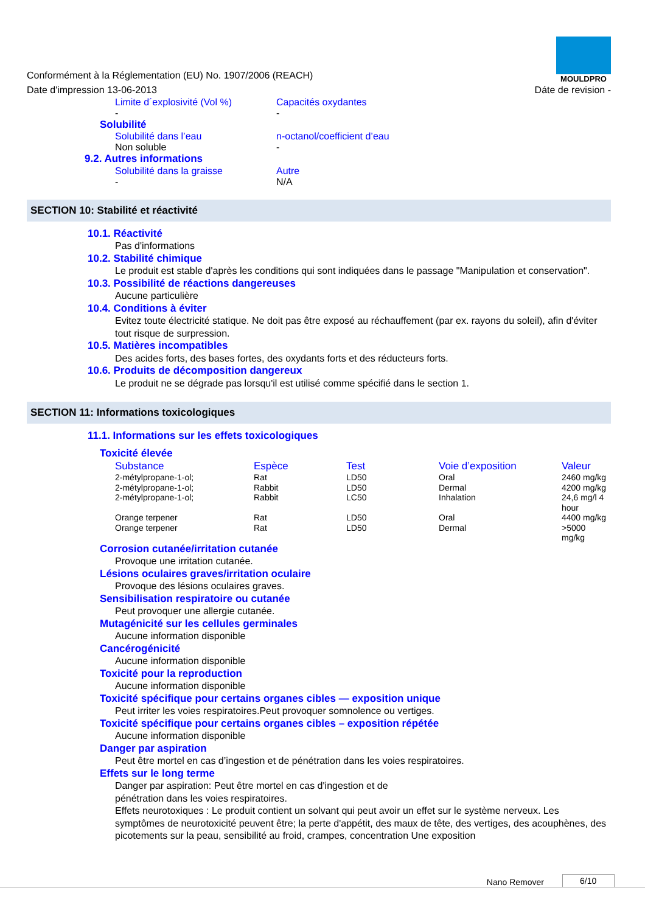Conformément à la Réglementation (EU) No. 1907/2006 (REACH)
Date d'impression 13-06-2013
MOULDPRO
Dáte de revision -
Limite d´explosivité (Vol %)
Capacités oxydantes
- -
Solubilité
Solubilité dans l’eau n-octanol/coefficient d’eau
Non soluble -
9.2. Autres informations
Solubilité dans la graisse Autre
- N/A
SECTION 10: Stabilité et réactivité
10.1. Réactivité
Pas d'informations
10.2. Stabilité chimique
Le produit est stable d'après les conditions qui sont indiquées dans le passage "Manipulation et conservation".
10.3. Possibilité de réactions dangereuses
Aucune particulière
10.4. Conditions à éviter
Evitez toute électricité statique. Ne doit pas être exposé au réchauffement (par ex. rayons du soleil), afin d'éviter tout risque de surpression.
10.5. Matières incompatibles
Des acides forts, des bases fortes, des oxydants forts et des réducteurs forts.
10.6. Produits de décomposition dangereux
Le produit ne se dégrade pas lorsqu'il est utilisé comme spécifié dans le section 1.
SECTION 11: Informations toxicologiques
11.1. Informations sur les effets toxicologiques
Toxicité élevée
| Substance | Espèce | Test | Voie d’exposition | Valeur |
| --- | --- | --- | --- | --- |
| 2-métylpropane-1-ol; | Rat | LD50 | Oral | 2460 mg/kg |
| 2-métylpropane-1-ol; | Rabbit | LD50 | Dermal | 4200 mg/kg |
| 2-métylpropane-1-ol; | Rabbit | LC50 | Inhalation | 24,6 mg/l 4 hour |
| Orange terpener | Rat | LD50 | Oral | 4400 mg/kg |
| Orange terpener | Rat | LD50 | Dermal | >5000 mg/kg |
Corrosion cutanée/irritation cutanée
Provoque une irritation cutanée.
Lésions oculaires graves/irritation oculaire
Provoque des lésions oculaires graves.
Sensibilisation respiratoire ou cutanée
Peut provoquer une allergie cutanée.
Mutagénicité sur les cellules germinales
Aucune information disponible
Cancérogénicité
Aucune information disponible
Toxicité pour la reproduction
Aucune information disponible
Toxicité spécifique pour certains organes cibles — exposition unique
Peut irriter les voies respiratoires.Peut provoquer somnolence ou vertiges.
Toxicité spécifique pour certains organes cibles – exposition répétée
Aucune information disponible
Danger par aspiration
Peut être mortel en cas d’ingestion et de pénétration dans les voies respiratoires.
Effets sur le long terme
Danger par aspiration: Peut être mortel en cas d'ingestion et de
pénétration dans les voies respiratoires.
Effets neurotoxiques : Le produit contient un solvant qui peut avoir un effet sur le système nerveux. Les symptômes de neurotoxicité peuvent être; la perte d'appétit, des maux de tête, des vertiges, des acouphènes, des picotements sur la peau, sensibilité au froid, crampes, concentration Une exposition
Nano Remover 6/10